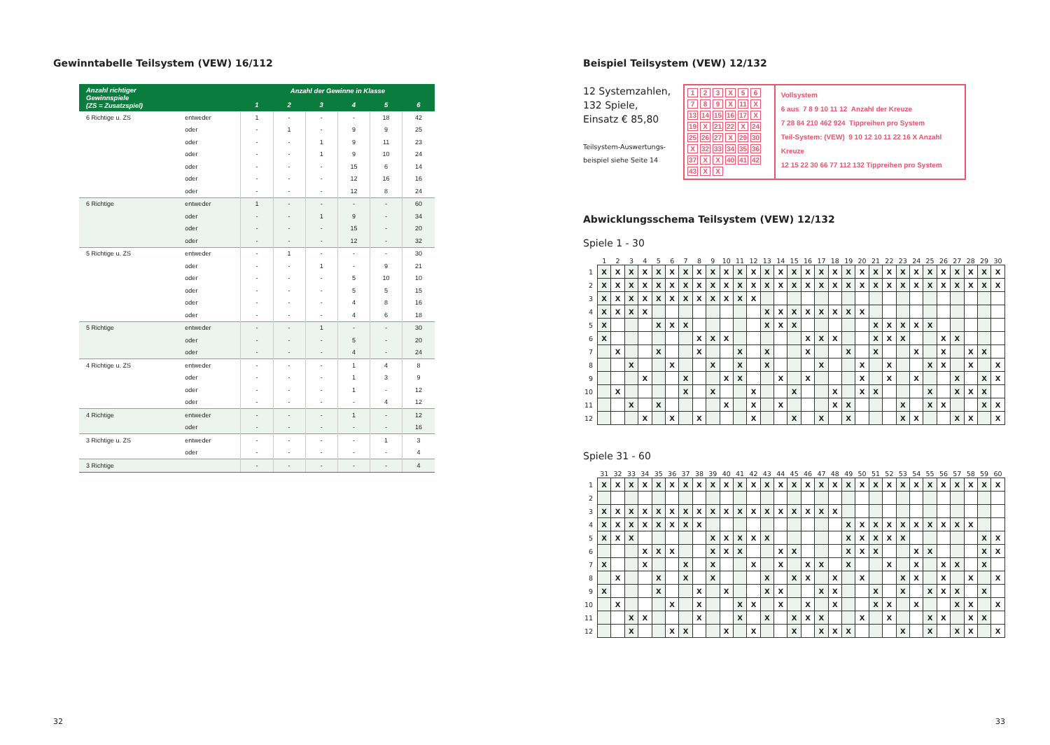Gewinntabelle Teilsystem (VEW) 16/112
| Anzahl richtiger Gewinnspiele (ZS = Zusatzspiel) | | Anzahl der Gewinne in Klasse | | | | | |
| --- | --- | --- | --- | --- | --- | --- | --- |
| | | 1 | 2 | 3 | 4 | 5 | 6 |
| 6 Richtige u. ZS | entweder | 1 | - | - | - | 18 | 42 |
| | oder | - | 1 | - | 9 | 9 | 25 |
| | oder | - | - | 1 | 9 | 11 | 23 |
| | oder | - | - | 1 | 9 | 10 | 24 |
| | oder | - | - | - | 15 | 6 | 14 |
| | oder | - | - | - | 12 | 16 | 16 |
| | oder | - | - | - | 12 | 8 | 24 |
| 6 Richtige | entweder | 1 | - | - | - | - | 60 |
| | oder | - | - | 1 | 9 | - | 34 |
| | oder | - | - | - | 15 | - | 20 |
| | oder | - | - | - | 12 | - | 32 |
| 5 Richtige u. ZS | entweder | - | 1 | - | - | - | 30 |
| | oder | - | - | 1 | - | 9 | 21 |
| | oder | - | - | - | 5 | 10 | 10 |
| | oder | - | - | - | 5 | 5 | 15 |
| | oder | - | - | - | 4 | 8 | 16 |
| | oder | - | - | - | 4 | 6 | 18 |
| 5 Richtige | entweder | - | - | 1 | - | - | 30 |
| | oder | - | - | - | 5 | - | 20 |
| | oder | - | - | - | 4 | - | 24 |
| 4 Richtige u. ZS | entweder | - | - | - | 1 | 4 | 8 |
| | oder | - | - | - | 1 | 3 | 9 |
| | oder | - | - | - | 1 | - | 12 |
| | oder | - | - | - | - | 4 | 12 |
| 4 Richtige | entweder | - | - | - | 1 | - | 12 |
| | oder | - | - | - | - | - | 16 |
| 3 Richtige u. ZS | entweder | - | - | - | - | 1 | 3 |
| | oder | - | - | - | - | - | 4 |
| 3 Richtige | | - | - | - | - | - | 4 |
Beispiel Teilsystem (VEW) 12/132
12 Systemzahlen,
132 Spiele,
Einsatz € 85,80
Teilsystem-Auswertungs-
beispiel siehe Seite 14
123 X 56789 X 11 X 13 14 15 16 17 X 19 X 21 22 X 24 25 26 27 X 29 30 X 32 33 34 35 36 37 X X 40 41 42 43 X X
Vollsystem
6 aus 7 8 9 10 11 12 Anzahl der Kreuze
7 28 84 210 462 924 Tippreihen pro System
Teil-System: (VEW) 9 10 12 10 11 22 16 X Anzahl Kreuze
12 15 22 30 66 77 112 132 Tippreihen pro System
Abwicklungsschema Teilsystem (VEW) 12/132
Spiele 1 - 30
| | 1 | 2 | 3 | 4 | 5 | 6 | 7 | 8 | 9 | 10 | 11 | 12 | 13 | 14 | 15 | 16 | 17 | 18 | 19 | 20 | 21 | 22 | 23 | 24 | 25 | 26 | 27 | 28 | 29 | 30 |
| --- | --- | --- | --- | --- | --- | --- | --- | --- | --- | --- | --- | --- | --- | --- | --- | --- | --- | --- | --- | --- | --- | --- | --- | --- | --- | --- | --- | --- | --- | --- |
| 1 | X | X | X | X | X | X | X | X | X | X | X | X | X | X | X | X | X | X | X | X | X | X | X | X | X | X | X | X | X | X |
| 2 | X | X | X | X | X | X | X | X | X | X | X | X | X | X | X | X | X | X | X | X | X | X | X | X | X | X | X | X | X | X |
| 3 | X | X | X | X | X | X | X | X | X | X | X | X | | | | | | | | | | | | | | | | | | |
| 4 | X | X | X | X | | | | | | | | | X | X | X | X | X | X | X | X | | | | | | | | | | |
| 5 | X | | | | X | X | X | | | | | | X | X | X | | | | | | X | X | X | X | X | | | | | |
| 6 | X | | | | | | | X | X | X | | | | | | X | X | X | | | X | X | X | | | X | X | | | |
| 7 | | X | | | X | | | X | | | X | | X | | | X | | | X | | X | | | X | | X | | X | X | |
| 8 | | | X | | | X | | | X | | X | | X | | | | X | | | X | | X | | | X | X | | X | | X |
| 9 | | | | X | | | X | | | X | X | | | X | | X | | | | X | | X | | X | | | X | | X | X |
| 10 | | X | | | | | X | | X | | | X | | | X | | | X | | X | X | | | | X | | X | X | X | |
| 11 | | | X | | X | | | | | X | | X | | X | | | | X | X | | | | X | | X | X | | | X | X |
| 12 | | | | X | | X | | X | | | | X | | | X | | X | | X | | | | X | X | | | X | X | | X |
Spiele 31 - 60
| | 31 | 32 | 33 | 34 | 35 | 36 | 37 | 38 | 39 | 40 | 41 | 42 | 43 | 44 | 45 | 46 | 47 | 48 | 49 | 50 | 51 | 52 | 53 | 54 | 55 | 56 | 57 | 58 | 59 | 60 |
| --- | --- | --- | --- | --- | --- | --- | --- | --- | --- | --- | --- | --- | --- | --- | --- | --- | --- | --- | --- | --- | --- | --- | --- | --- | --- | --- | --- | --- | --- | --- |
| 1 | X | X | X | X | X | X | X | X | X | X | X | X | X | X | X | X | X | X | X | X | X | X | X | X | X | X | X | X | X | X |
| 2 | | | | | | | | | | | | | | | | | | | | | | | | | | | | | | |
| 3 | X | X | X | X | X | X | X | X | X | X | X | X | X | X | X | X | X | X | | | | | | | | | | | | |
| 4 | X | X | X | X | X | X | X | X | | | | | | | | | | | X | X | X | X | X | X | X | X | X | X | | |
| 5 | X | X | X | | | | | | X | X | X | X | X | | | | | | X | X | X | X | X | | | | | | X | X |
| 6 | | | | X | X | X | | | X | X | X | | | X | X | | | | X | X | X | | | X | X | | | | X | X |
| 7 | X | | | X | | | X | | X | | | X | | X | | X | X | | X | | | X | | X | | X | X | | X | |
| 8 | | X | | | X | | X | | X | | | | X | | X | X | | X | | X | | | X | X | | X | | X | | X |
| 9 | X | | | | X | | | X | | X | | | X | X | | | X | X | | | X | | X | | X | X | X | | X | |
| 10 | | X | | | | X | | X | | | X | X | | X | | X | | X | | | X | X | | X | | | X | X | | X |
| 11 | | | X | X | | | | X | | | X | | X | | X | X | X | | | X | | X | | | X | X | | X | X | |
| 12 | | | X | | | X | X | | | X | | X | | | X | | X | X | X | | | | X | | X | | X | X | | X |
32 33